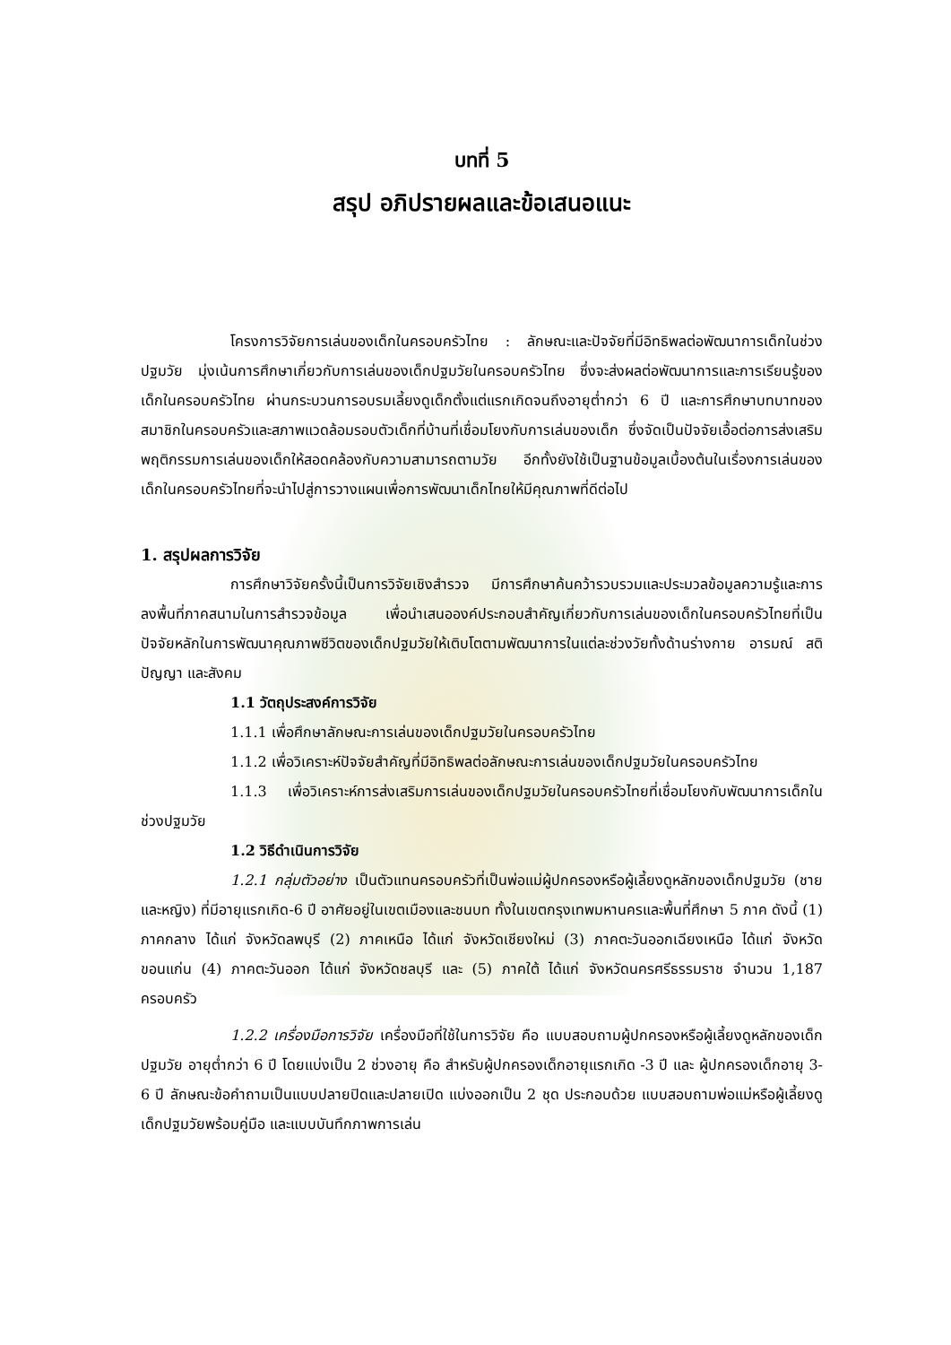บทที่ 5
สรุป อภิปรายผลและข้อเสนอแนะ
โครงการวิจัยการเล่นของเด็กในครอบครัวไทย : ลักษณะและปัจจัยที่มีอิทธิพลต่อพัฒนาการเด็กในช่วงปฐมวัย มุ่งเน้นการศึกษาเกี่ยวกับการเล่นของเด็กปฐมวัยในครอบครัวไทย ซึ่งจะส่งผลต่อพัฒนาการและการเรียนรู้ของเด็กในครอบครัวไทย ผ่านกระบวนการอบรมเลี้ยงดูเด็กตั้งแต่แรกเกิดจนถึงอายุต่ำกว่า 6 ปี และการศึกษาบทบาทของสมาชิกในครอบครัวและสภาพแวดล้อมรอบตัวเด็กที่บ้านที่เชื่อมโยงกับการเล่นของเด็ก ซึ่งจัดเป็นปัจจัยเอื้อต่อการส่งเสริมพฤติกรรมการเล่นของเด็กให้สอดคล้องกับความสามารถตามวัย อีกทั้งยังใช้เป็นฐานข้อมูลเบื้องต้นในเรื่องการเล่นของเด็กในครอบครัวไทยที่จะนำไปสู่การวางแผนเพื่อการพัฒนาเด็กไทยให้มีคุณภาพที่ดีต่อไป
1. สรุปผลการวิจัย
การศึกษาวิจัยครั้งนี้เป็นการวิจัยเชิงสำรวจ มีการศึกษาค้นคว้ารวบรวมและประมวลข้อมูลความรู้และการลงพื้นที่ภาคสนามในการสำรวจข้อมูล เพื่อนำเสนอองค์ประกอบสำคัญเกี่ยวกับการเล่นของเด็กในครอบครัวไทยที่เป็นปัจจัยหลักในการพัฒนาคุณภาพชีวิตของเด็กปฐมวัยให้เติบโตตามพัฒนาการในแต่ละช่วงวัยทั้งด้านร่างกาย อารมณ์ สติปัญญา และสังคม
1.1 วัตถุประสงค์การวิจัย
1.1.1 เพื่อศึกษาลักษณะการเล่นของเด็กปฐมวัยในครอบครัวไทย
1.1.2 เพื่อวิเคราะห์ปัจจัยสำคัญที่มีอิทธิพลต่อลักษณะการเล่นของเด็กปฐมวัยในครอบครัวไทย
1.1.3 เพื่อวิเคราะห์การส่งเสริมการเล่นของเด็กปฐมวัยในครอบครัวไทยที่เชื่อมโยงกับพัฒนาการเด็กในช่วงปฐมวัย
1.2 วิธีดำเนินการวิจัย
1.2.1 กลุ่มตัวอย่าง เป็นตัวแทนครอบครัวที่เป็นพ่อแม่ผู้ปกครองหรือผู้เลี้ยงดูหลักของเด็กปฐมวัย (ชายและหญิง) ที่มีอายุแรกเกิด-6 ปี อาศัยอยู่ในเขตเมืองและชนบท ทั้งในเขตกรุงเทพมหานครและพื้นที่ศึกษา 5 ภาค ดังนี้ (1) ภาคกลาง ได้แก่ จังหวัดลพบุรี (2) ภาคเหนือ ได้แก่ จังหวัดเชียงใหม่ (3) ภาคตะวันออกเฉียงเหนือ ได้แก่ จังหวัดขอนแก่น (4) ภาคตะวันออก ได้แก่ จังหวัดชลบุรี และ (5) ภาคใต้ ได้แก่ จังหวัดนครศรีธรรมราช จำนวน 1,187 ครอบครัว
1.2.2 เครื่องมือการวิจัย เครื่องมือที่ใช้ในการวิจัย คือ แบบสอบถามผู้ปกครองหรือผู้เลี้ยงดูหลักของเด็กปฐมวัย อายุต่ำกว่า 6 ปี โดยแบ่งเป็น 2 ช่วงอายุ คือ สำหรับผู้ปกครองเด็กอายุแรกเกิด -3 ปี และ ผู้ปกครองเด็กอายุ 3-6 ปี ลักษณะข้อคำถามเป็นแบบปลายปิดและปลายเปิด แบ่งออกเป็น 2 ชุด ประกอบด้วย แบบสอบถามพ่อแม่หรือผู้เลี้ยงดูเด็กปฐมวัยพร้อมคู่มือ และแบบบันทึกภาพการเล่น